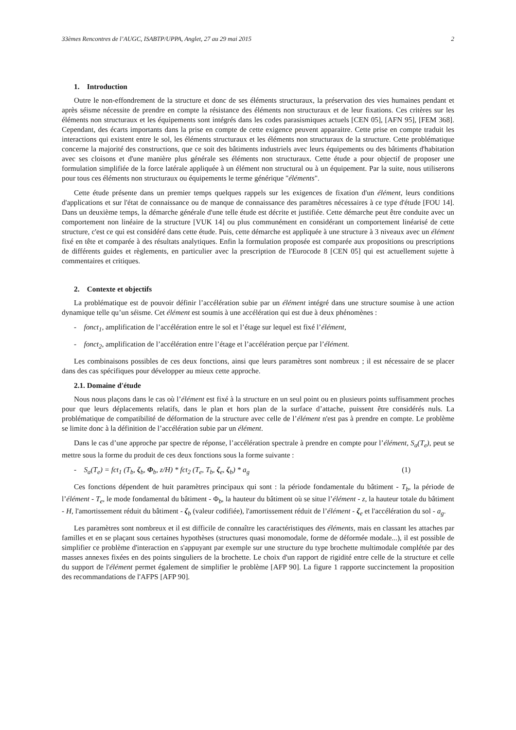33èmes Rencontres de l’AUGC, ISABTP/UPPA, Anglet, 27 au 29 mai 2015 2
1. Introduction
Outre le non-effondrement de la structure et donc de ses éléments structuraux, la préservation des vies humaines pendant et après séisme nécessite de prendre en compte la résistance des éléments non structuraux et de leur fixations. Ces critères sur les éléments non structuraux et les équipements sont intégrés dans les codes parasismiques actuels [CEN 05], [AFN 95], [FEM 368]. Cependant, des écarts importants dans la prise en compte de cette exigence peuvent apparaitre. Cette prise en compte traduit les interactions qui existent entre le sol, les éléments structuraux et les éléments non structuraux de la structure. Cette problématique concerne la majorité des constructions, que ce soit des bâtiments industriels avec leurs équipements ou des bâtiments d'habitation avec ses cloisons et d'une manière plus générale ses éléments non structuraux. Cette étude a pour objectif de proposer une formulation simplifiée de la force latérale appliquée à un élément non structural ou à un équipement. Par la suite, nous utiliserons pour tous ces éléments non structuraux ou équipements le terme générique "éléments".
Cette étude présente dans un premier temps quelques rappels sur les exigences de fixation d'un élément, leurs conditions d'applications et sur l'état de connaissance ou de manque de connaissance des paramètres nécessaires à ce type d'étude [FOU 14]. Dans un deuxième temps, la démarche générale d'une telle étude est décrite et justifiée. Cette démarche peut être conduite avec un comportement non linéaire de la structure [VUK 14] ou plus communément en considérant un comportement linéarisé de cette structure, c'est ce qui est considéré dans cette étude. Puis, cette démarche est appliquée à une structure à 3 niveaux avec un élément fixé en tête et comparée à des résultats analytiques. Enfin la formulation proposée est comparée aux propositions ou prescriptions de différents guides et règlements, en particulier avec la prescription de l'Eurocode 8 [CEN 05] qui est actuellement sujette à commentaires et critiques.
2. Contexte et objectifs
La problématique est de pouvoir définir l’accélération subie par un élément intégré dans une structure soumise à une action dynamique telle qu’un séisme. Cet élément est soumis à une accélération qui est due à deux phénomènes :
- fonct<sub>1</sub>, amplification de l’accélération entre le sol et l’étage sur lequel est fixé l’élément,
- fonct<sub>2</sub>, amplification de l’accélération entre l’étage et l’accélération perçue par l’élément.
Les combinaisons possibles de ces deux fonctions, ainsi que leurs paramètres sont nombreux ; il est nécessaire de se placer dans des cas spécifiques pour développer au mieux cette approche.
2.1. Domaine d'étude
Nous nous plaçons dans le cas où l’élément est fixé à la structure en un seul point ou en plusieurs points suffisamment proches pour que leurs déplacements relatifs, dans le plan et hors plan de la surface d’attache, puissent être considérés nuls. La problématique de compatibilité de déformation de la structure avec celle de l’élément n'est pas à prendre en compte. Le problème se limite donc à la définition de l’accélération subie par un élément.
Dans le cas d’une approche par spectre de réponse, l’accélération spectrale à prendre en compte pour l’élément, S<sub>a</sub>(T<sub>e</sub>), peut se mettre sous la forme du produit de ces deux fonctions sous la forme suivante :
- S<sub>a</sub>(T<sub>e</sub>) = fct<sub>1</sub> (T<sub>b</sub>, ζ<sub>b</sub>, Φ<sub>b</sub>, z/H) * fct<sub>2</sub> (T<sub>e</sub>, T<sub>b</sub>, ζ<sub>e</sub>, ζ<sub>b</sub>) * a<sub>g</sub> (1)
Ces fonctions dépendent de huit paramètres principaux qui sont : la période fondamentale du bâtiment - T<sub>b</sub>, la période de l’élément - T<sub>e</sub>, le mode fondamental du bâtiment - Φ<sub>b</sub>, la hauteur du bâtiment où se situe l’élément - z, la hauteur totale du bâtiment - H, l'amortissement réduit du bâtiment - ζ<sub>b</sub> (valeur codifiée), l'amortissement réduit de l’élément - ζ<sub>e</sub> et l'accélération du sol - a<sub>g</sub>.
Les paramètres sont nombreux et il est difficile de connaître les caractéristiques des éléments, mais en classant les attaches par familles et en se plaçant sous certaines hypothèses (structures quasi monomodale, forme de déformée modale...), il est possible de simplifier ce problème d'interaction en s'appuyant par exemple sur une structure du type brochette multimodale complétée par des masses annexes fixées en des points singuliers de la brochette. Le choix d'un rapport de rigidité entre celle de la structure et celle du support de l'élément permet également de simplifier le problème [AFP 90]. La figure 1 rapporte succinctement la proposition des recommandations de l'AFPS [AFP 90].